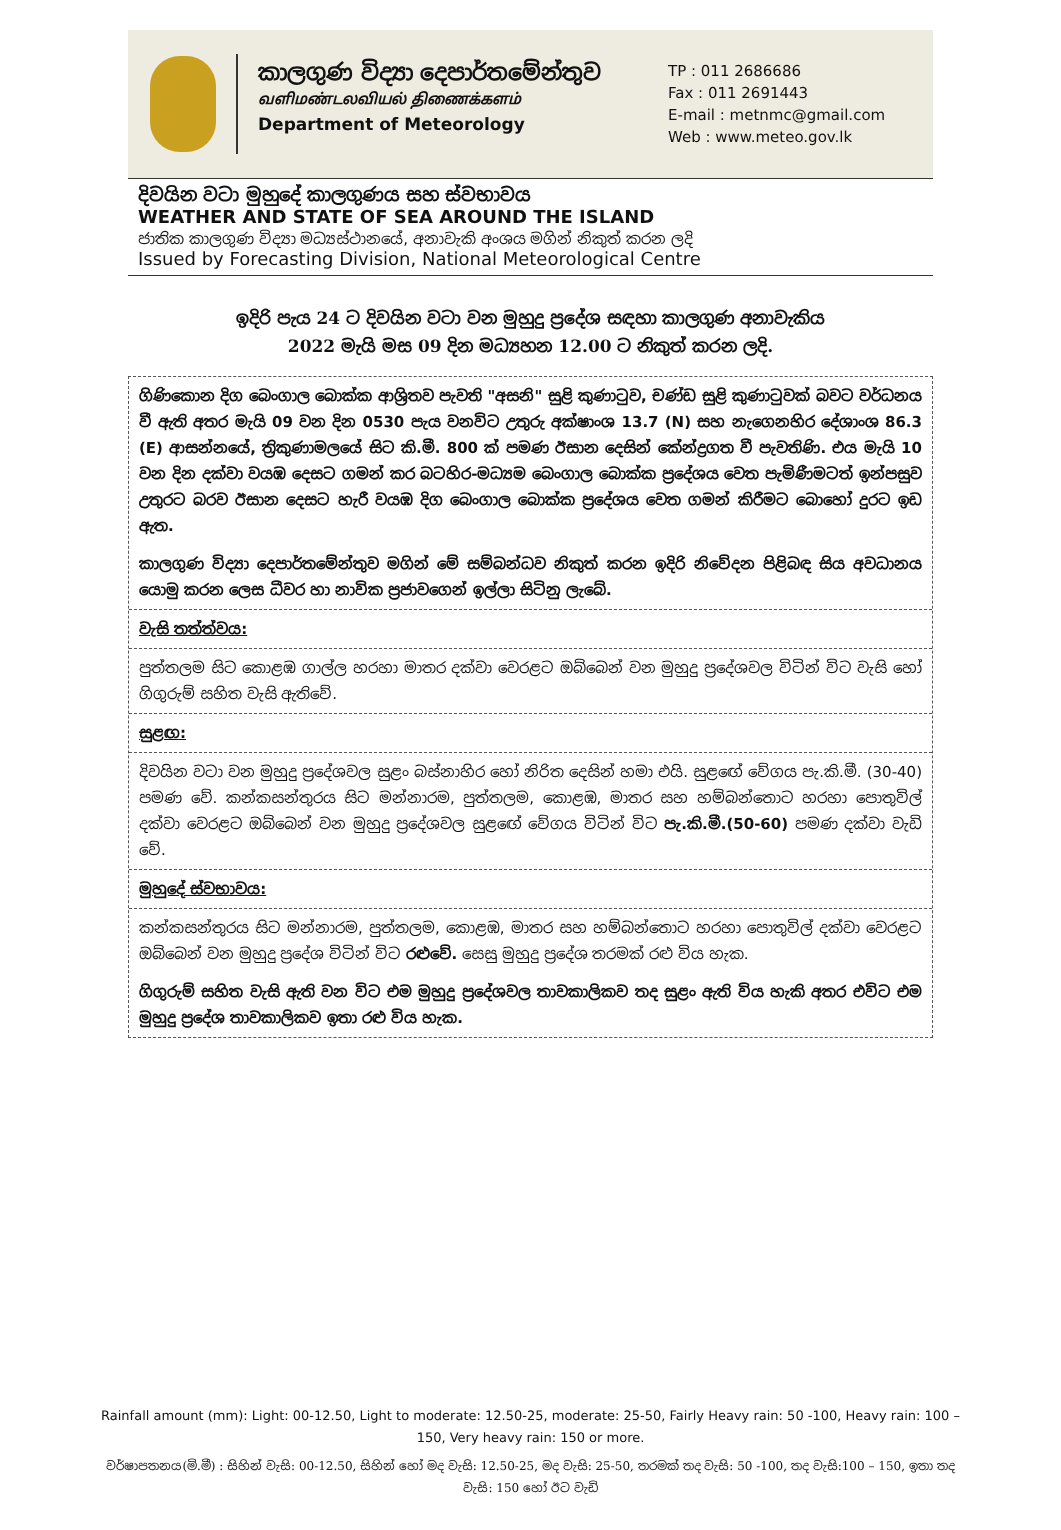කාලගුණ විද්‍යා දෙපාර්තමේන්තුව
வளிமண்டலவியல் திணைக்களம்
Department of Meteorology
TP : 011 2686686
Fax : 011 2691443
E-mail : metnmc@gmail.com
Web : www.meteo.gov.lk
දිවයින වටා මුහුදේ කාලගුණය සහ ස්වභාවය
WEATHER AND STATE OF SEA AROUND THE ISLAND
ජාතික කාලගුණ විද්‍යා මධ්‍යස්ථානයේ, අනාවැකි අංශය මගින් නිකුත් කරන ලදි
Issued by Forecasting Division, National Meteorological Centre
ඉදිරි පැය 24 ට දිවයින වටා වන මුහුදු ප්‍රදේශ සඳහා කාලගුණ අනාවැකිය
2022 මැයි මස 09 දින මධ්‍යහන 12.00 ට නිකුත් කරන ලදි.
ගිණිකොන දිග බෙංගාල බොක්ක ආශ්‍රිතව පැවති "අසනි" සුළි කුණාටුව, චණ්ඩ සුළි කුණාටුවක් බවට වර්ධනය වී ඇති අතර මැයි 09 වන දින 0530 පැය වනවිට උතුරු අක්ෂාංශ 13.7 (N) සහ නැගෙනහිර දේශාංශ 86.3 (E) ආසන්නයේ, ත්‍රිකුණාමලයේ සිට කි.මී. 800 ක් පමණ ඊසාන දෙසින් කේන්ද්‍රගත වී පැවතිණි. එය මැයි 10 වන දින දක්වා වයඹ දෙසට ගමන් කර බටහිර-මධ්‍යම බෙංගාල බොක්ක ප්‍රදේශය වෙත පැමිණීමටත් ඉන්පසුව උතුරට බරව ඊසාන දෙසට හැරී වයඹ දිග බෙංගාල බොක්ක ප්‍රදේශය වෙත ගමන් කිරීමට බොහෝ දුරට ඉඩ ඇත.
කාලගුණ විද්‍යා දෙපාර්තමේන්තුව මගින් මේ සම්බන්ධව නිකුත් කරන ඉදිරි නිවේදන පිළිබඳ සිය අවධානය යොමු කරන ලෙස ධීවර හා නාවික ප්‍රජාවගෙන් ඉල්ලා සිටිනු ලැබේ.
වැසි තත්ත්වය:
පුත්තලම සිට කොළඹ ගාල්ල හරහා මාතර දක්වා වෙරළට ඔබ්බෙන් වන මුහුදු ප්‍රදේශවල විටින් විට වැසි හෝ ගිගුරුම් සහිත වැසි ඇතිවේ.
සුළඟ:
දිවයින වටා වන මුහුදු ප්‍රදේශවල සුළං බස්නාහිර හෝ නිරිත දෙසින් හමා එයි. සුළඟේ වේගය පැ.කි.මී. (30-40) පමණ වේ. කන්කසන්තුරය සිට මන්නාරම, පුත්තලම, කොළඹ, මාතර සහ හම්බන්තොට හරහා පොතුවිල් දක්වා වෙරළට ඔබ්බෙන් වන මුහුදු ප්‍රදේශවල සුළඟේ වේගය විටින් විට පැ.කි.මී.(50-60) පමණ දක්වා වැඩි වේ.
මුහුදේ ස්වභාවය:
කන්කසන්තුරය සිට මන්නාරම, පුත්තලම, කොළඹ, මාතර සහ හම්බන්තොට හරහා පොතුවිල් දක්වා වෙරළට ඔබ්බෙන් වන මුහුදු ප්‍රදේශ විටින් විට රළුවේ. සෙසු මුහුදු ප්‍රදේශ තරමක් රළු විය හැක.
ගිගුරුම් සහිත වැසි ඇති වන විට එම මුහුදු ප්‍රදේශවල තාවකාලිකව තද සුළං ඇති විය හැකි අතර එවිට එම මුහුදු ප්‍රදේශ තාවකාලිකව ඉතා රළු විය හැක.
Rainfall amount (mm): Light: 00-12.50, Light to moderate: 12.50-25, moderate: 25-50, Fairly Heavy rain: 50 -100, Heavy rain: 100 – 150, Very heavy rain: 150 or more.
වර්ෂාපතනය(මි.මී) : සිහින් වැසි: 00-12.50, සිහින් හෝ මද වැසි: 12.50-25, මද වැසි: 25-50, තරමක් තද වැසි: 50 -100, තද වැසි:100 – 150, ඉතා තද වැසි: 150 හෝ ඊට වැඩි